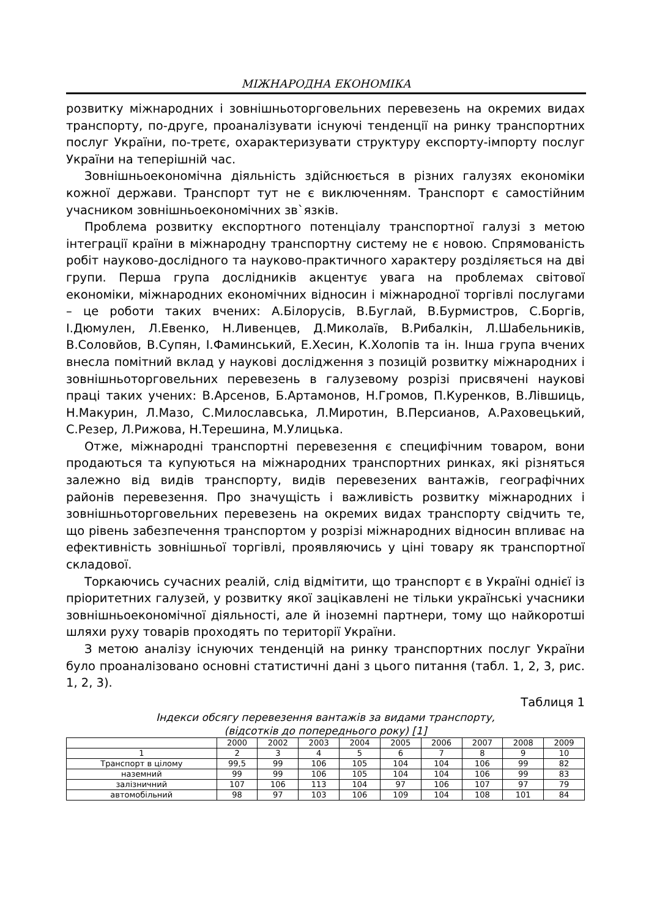МІЖНАРОДНА ЕКОНОМІКА
розвитку міжнародних і зовнішньоторговельних перевезень на окремих видах транспорту, по-друге, проаналізувати існуючі тенденції на ринку транспортних послуг України, по-третє, охарактеризувати структуру експорту-імпорту послуг України на теперішній час.
Зовнішньоекономічна діяльність здійснюється в різних галузях економіки кожної держави. Транспорт тут не є виключенням. Транспорт є самостійним учасником зовнішньоекономічних зв`язків.
Проблема розвитку експортного потенціалу транспортної галузі з метою інтеграції країни в міжнародну транспортну систему не є новою. Спрямованість робіт науково-дослідного та науково-практичного характеру розділяється на дві групи. Перша група дослідників акцентує увага на проблемах світової економіки, міжнародних економічних відносин і міжнародної торгівлі послугами – це роботи таких вчених: А.Білорусів, В.Буглай, В.Бурмистров, С.Боргів, І.Дюмулен, Л.Евенко, Н.Ливенцев, Д.Миколаїв, В.Рибалкін, Л.Шабельників, В.Соловйов, В.Супян, І.Фаминський, Е.Хесин, К.Холопів та ін. Інша група вчених внесла помітний вклад у наукові дослідження з позицій розвитку міжнародних і зовнішньоторговельних перевезень в галузевому розрізі присвячені наукові праці таких учених: В.Арсенов, Б.Артамонов, Н.Громов, П.Куренков, В.Лівшиць, Н.Макурин, Л.Мазо, С.Милославська, Л.Миротин, В.Персианов, А.Раховецький, С.Резер, Л.Рижова, Н.Терешина, М.Улицька.
Отже, міжнародні транспортні перевезення є специфічним товаром, вони продаються та купуються на міжнародних транспортних ринках, які різняться залежно від видів транспорту, видів перевезених вантажів, географічних районів перевезення. Про значущість і важливість розвитку міжнародних і зовнішньоторговельних перевезень на окремих видах транспорту свідчить те, що рівень забезпечення транспортом у розрізі міжнародних відносин впливає на ефективність зовнішньої торгівлі, проявляючись у ціні товару як транспортної складової.
Торкаючись сучасних реалій, слід відмітити, що транспорт є в Україні однієї із пріоритетних галузей, у розвитку якої зацікавлені не тільки українські учасники зовнішньоекономічної діяльності, але й іноземні партнери, тому що найкоротші шляхи руху товарів проходять по території України.
З метою аналізу існуючих тенденцій на ринку транспортних послуг України було проаналізовано основні статистичні дані з цього питання (табл. 1, 2, 3, рис. 1, 2, 3).
Таблиця 1
Індекси обсягу перевезення вантажів за видами транспорту,
(відсотків до попереднього року) [1]
| | 2000 | 2002 | 2003 | 2004 | 2005 | 2006 | 2007 | 2008 | 2009 |
| 1 | 2 | 3 | 4 | 5 | 6 | 7 | 8 | 9 | 10 |
| Транспорт в цілому | 99,5 | 99 | 106 | 105 | 104 | 104 | 106 | 99 | 82 |
| наземний | 99 | 99 | 106 | 105 | 104 | 104 | 106 | 99 | 83 |
| залізничний | 107 | 106 | 113 | 104 | 97 | 106 | 107 | 97 | 79 |
| автомобільний | 98 | 97 | 103 | 106 | 109 | 104 | 108 | 101 | 84 |